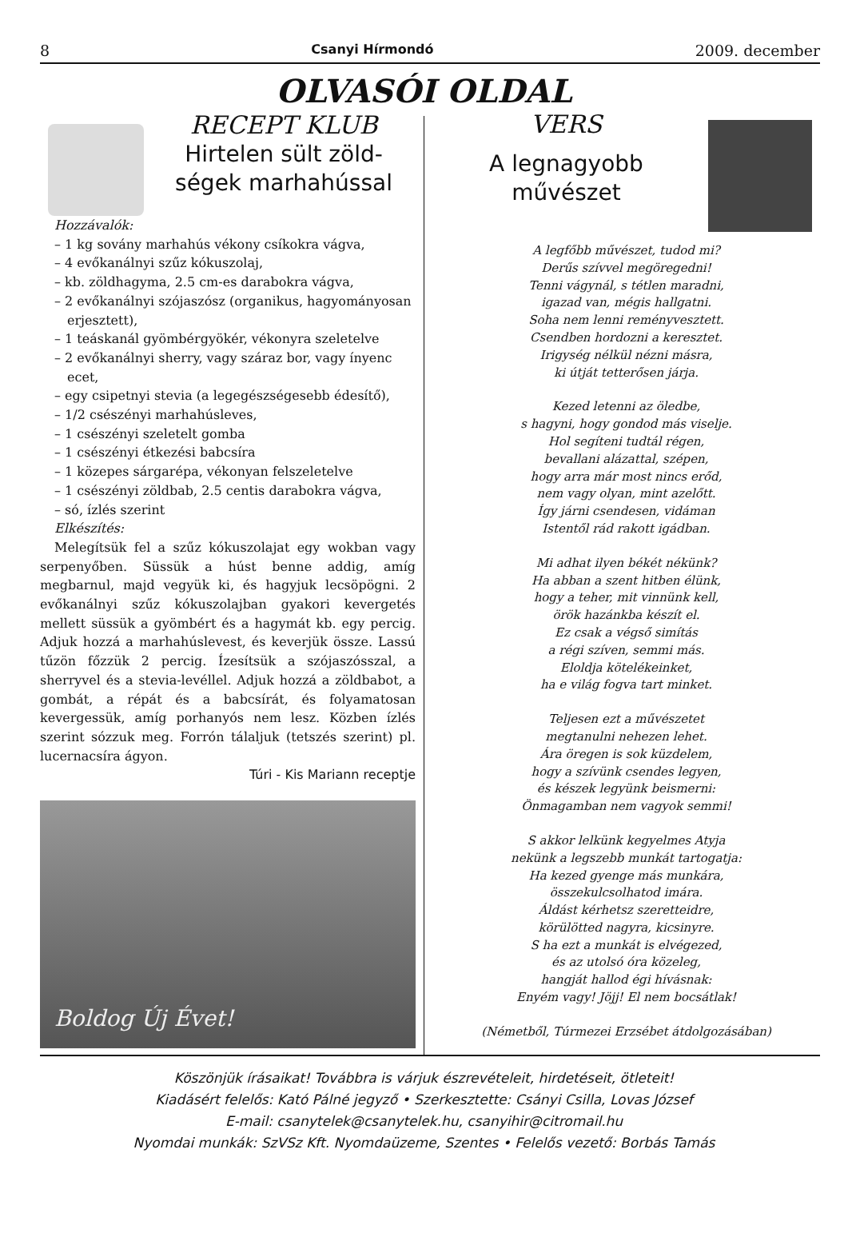8 Csanyi Hírmondó 2009. december
OLVASÓI OLDAL
RECEPT KLUB
Hirtelen sült zöld-
ségek marhahússal
Hozzávalók:
– 1 kg sovány marhahús vékony csíkokra vágva,
– 4 evőkanálnyi szűz kókuszolaj,
– kb. zöldhagyma, 2.5 cm-es darabokra vágva,
– 2 evőkanálnyi szójaszósz (organikus, hagyományosan erjesztett),
– 1 teáskanál gyömbérgyökér, vékonyra szeletelve
– 2 evőkanálnyi sherry, vagy száraz bor, vagy ínyenc ecet,
– egy csipetnyi stevia (a legegészségesebb édesítő),
– 1/2 csészényi marhahúsleves,
– 1 csészényi szeletelt gomba
– 1 csészényi étkezési babcsíra
– 1 közepes sárgarépa, vékonyan felszeletelve
– 1 csészényi zöldbab, 2.5 centis darabokra vágva,
– só, ízlés szerint
Elkészítés:
Melegítsük fel a szűz kókuszolajat egy wokban vagy serpenyőben. Süssük a húst benne addig, amíg megbarnul, majd vegyük ki, és hagyjuk lecsöpögni. 2 evőkanálnyi szűz kókuszolajban gyakori kevergetés mellett süssük a gyömbért és a hagymát kb. egy percig. Adjuk hozzá a marhahúslevest, és keverjük össze. Lassú tűzön főzzük 2 percig. Ízesítsük a szójaszósszal, a sherryvel és a stevia-levéllel. Adjuk hozzá a zöldbabot, a gombát, a répát és a babcsírát, és folyamatosan kevergessük, amíg porhanyós nem lesz. Közben ízlés szerint sózzuk meg. Forrón tálaljuk (tetszés szerint) pl. lucernacsíra ágyon.
Túri - Kis Mariann receptje
Boldog Új Évet!
VERS
A legnagyobb
művészet
A legfőbb művészet, tudod mi?
Derűs szívvel megöregedni!
Tenni vágynál, s tétlen maradni,
igazad van, mégis hallgatni.
Soha nem lenni reményvesztett.
Csendben hordozni a keresztet.
Irigység nélkül nézni másra,
ki útját tetterősen járja.
Kezed letenni az öledbe,
s hagyni, hogy gondod más viselje.
Hol segíteni tudtál régen,
bevallani alázattal, szépen,
hogy arra már most nincs erőd,
nem vagy olyan, mint azelőtt.
Így járni csendesen, vidáman
Istentől rád rakott igádban.
Mi adhat ilyen békét nékünk?
Ha abban a szent hitben élünk,
hogy a teher, mit vinnünk kell,
örök hazánkba készít el.
Ez csak a végső simítás
a régi szíven, semmi más.
Eloldja kötelékeinket,
ha e világ fogva tart minket.
Teljesen ezt a művészetet
megtanulni nehezen lehet.
Ára öregen is sok küzdelem,
hogy a szívünk csendes legyen,
és készek legyünk beismerni:
Önmagamban nem vagyok semmi!
S akkor lelkünk kegyelmes Atyja
nekünk a legszebb munkát tartogatja:
Ha kezed gyenge más munkára,
összekulcsolhatod imára.
Áldást kérhetsz szeretteidre,
körülötted nagyra, kicsinyre.
S ha ezt a munkát is elvégezed,
és az utolsó óra közeleg,
hangját hallod égi hívásnak:
Enyém vagy! Jöjj! El nem bocsátlak!
(Németből, Túrmezei Erzsébet átdolgozásában)
Köszönjük írásaikat! Továbbra is várjuk észrevételeit, hirdetéseit, ötleteit!
Kiadásért felelős: Kató Pálné jegyző • Szerkesztette: Csányi Csilla, Lovas József
E-mail: csanytelek@csanytelek.hu, csanyihir@citromail.hu
Nyomdai munkák: SzVSz Kft. Nyomdaüzeme, Szentes • Felelős vezető: Borbás Tamás